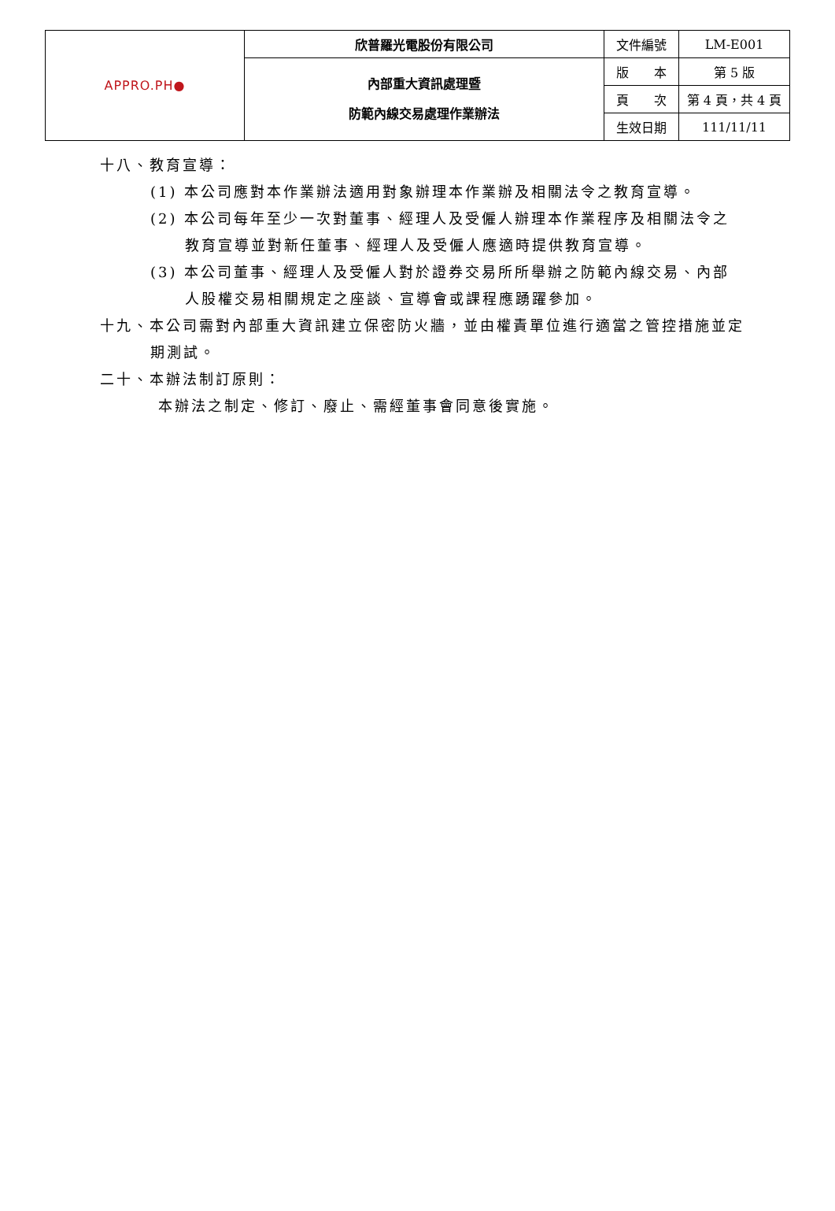| APPRO.PH ● | 欣普羅光電股份有限公司 | 文件編號 | LM-E001 |
| | 內部重大資訊處理暨 防範內線交易處理作業辦法 | 版 本 | 第 5 版 |
| | | 頁 次 | 第 4 頁，共 4 頁 |
| | | 生效日期 | 111/11/11 |
十八、教育宣導：
(1) 本公司應對本作業辦法適用對象辦理本作業辦及相關法令之教育宣導。
(2) 本公司每年至少一次對董事、經理人及受僱人辦理本作業程序及相關法令之教育宣導並對新任董事、經理人及受僱人應適時提供教育宣導。
(3) 本公司董事、經理人及受僱人對於證券交易所所舉辦之防範內線交易、內部人股權交易相關規定之座談、宣導會或課程應踴躍參加。
十九、本公司需對內部重大資訊建立保密防火牆，並由權責單位進行適當之管控措施並定期測試。
二十、本辦法制訂原則：
本辦法之制定、修訂、廢止、需經董事會同意後實施。